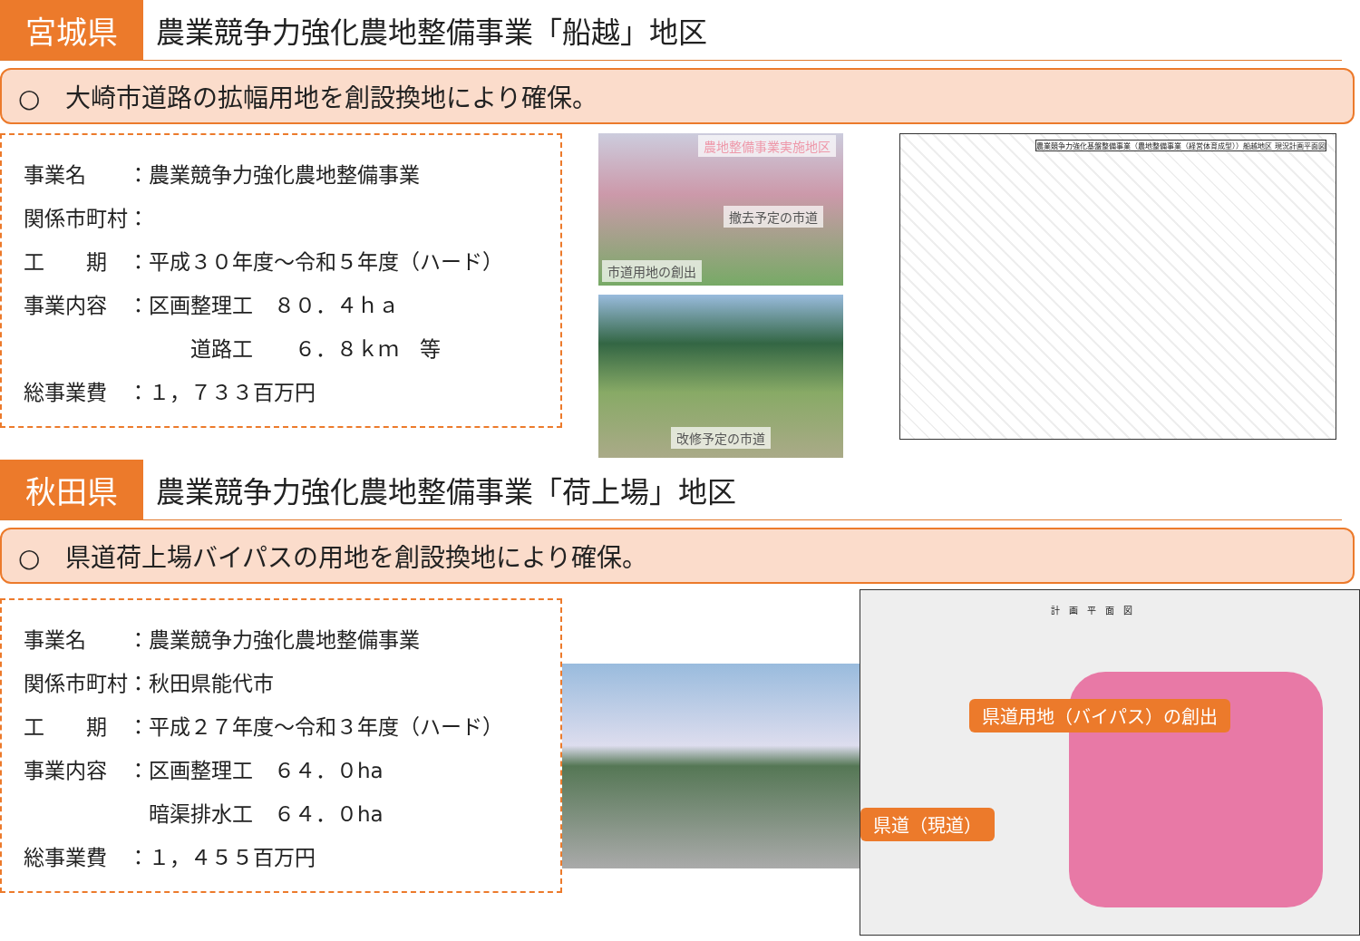宮城県
農業競争力強化農地整備事業「船越」地区
○　大崎市道路の拡幅用地を創設換地により確保。
事業名　　：農業競争力強化農地整備事業
関係市町村：
工　　期　：平成３０年度～令和５年度（ハード）
事業内容　：区画整理工　８０．４ｈａ
　　　　　　　　道路工　　６．８ｋｍ　等
総事業費　：１，７３３百万円
農地整備事業実施地区
撤去予定の市道
市道用地の創出
改修予定の市道
農業競争力強化基盤整備事業（農地整備事業（経営体育成型））船越地区 現況計画平面図
秋田県
農業競争力強化農地整備事業「荷上場」地区
○　県道荷上場バイパスの用地を創設換地により確保。
事業名　　：農業競争力強化農地整備事業
関係市町村：秋田県能代市
工　　期　：平成２７年度～令和３年度（ハード）
事業内容　：区画整理工　６４．０ha
　　　　　　暗渠排水工　６４．０ha
総事業費　：１，４５５百万円
計　画　平　面　図
県道用地（バイパス）の創出
県道（現道）